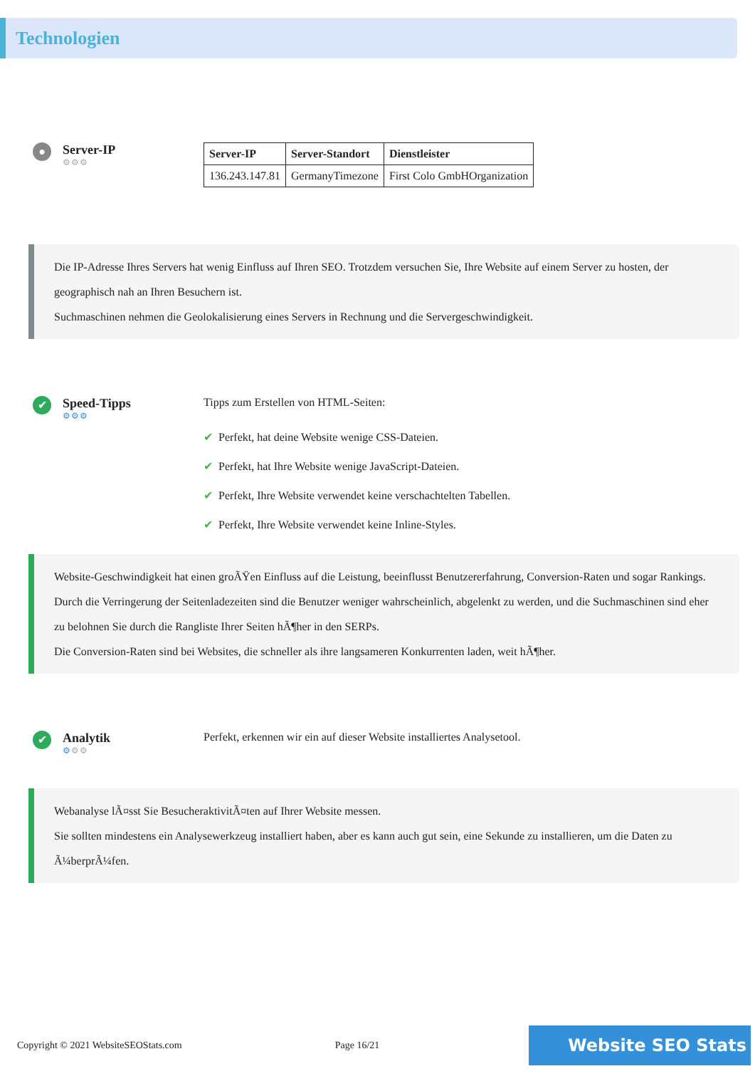Technologien
●
Server-IP
⚙⚙⚙
| Server-IP | Server-Standort | Dienstleister |
| --- | --- | --- |
| 136.243.147.81 | GermanyTimezone | First Colo GmbHOrganization |
Die IP-Adresse Ihres Servers hat wenig Einfluss auf Ihren SEO. Trotzdem versuchen Sie, Ihre Website auf einem Server zu hosten, der geographisch nah an Ihren Besuchern ist.
Suchmaschinen nehmen die Geolokalisierung eines Servers in Rechnung und die Servergeschwindigkeit.
✔
Speed-Tipps
⚙⚙⚙
Tipps zum Erstellen von HTML-Seiten:
✔ Perfekt, hat deine Website wenige CSS-Dateien.
✔ Perfekt, hat Ihre Website wenige JavaScript-Dateien.
✔ Perfekt, Ihre Website verwendet keine verschachtelten Tabellen.
✔ Perfekt, Ihre Website verwendet keine Inline-Styles.
Website-Geschwindigkeit hat einen groÃŸen Einfluss auf die Leistung, beeinflusst Benutzererfahrung, Conversion-Raten und sogar Rankings.
Durch die Verringerung der Seitenladezeiten sind die Benutzer weniger wahrscheinlich, abgelenkt zu werden, und die Suchmaschinen sind eher zu belohnen Sie durch die Rangliste Ihrer Seiten hÃ¶her in den SERPs.
Die Conversion-Raten sind bei Websites, die schneller als ihre langsameren Konkurrenten laden, weit hÃ¶her.
✔
Analytik
⚙⚙⚙
Perfekt, erkennen wir ein auf dieser Website installiertes Analysetool.
Webanalyse lÃ¤sst Sie BesucheraktivitÃ¤ten auf Ihrer Website messen.
Sie sollten mindestens ein Analysewerkzeug installiert haben, aber es kann auch gut sein, eine Sekunde zu installieren, um die Daten zu Ã¼berprÃ¼fen.
Copyright © 2021 WebsiteSEOStats.com Page 16/21 Website SEO Stats